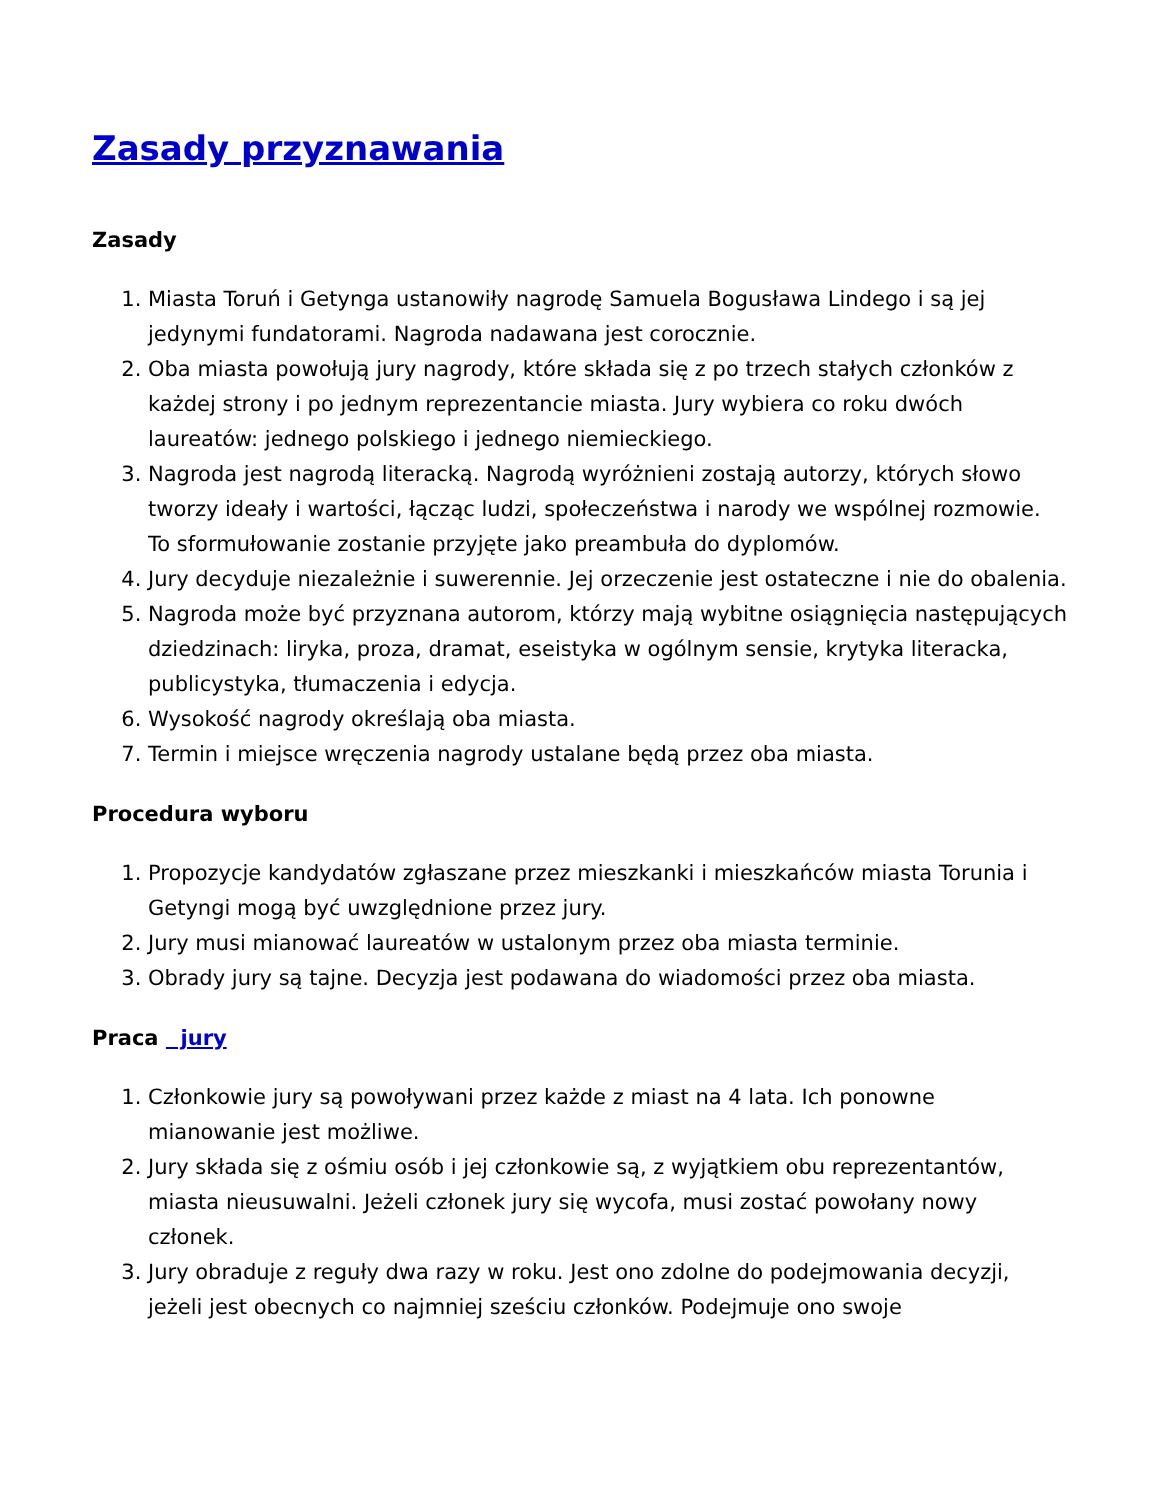Zasady przyznawania
Zasady
1. Miasta Toruń i Getynga ustanowiły nagrodę Samuela Bogusława Lindego i są jej jedynymi fundatorami. Nagroda nadawana jest corocznie.
2. Oba miasta powołują jury nagrody, które składa się z po trzech stałych członków z każdej strony i po jednym reprezentancie miasta. Jury wybiera co roku dwóch laureatów: jednego polskiego i jednego niemieckiego.
3. Nagroda jest nagrodą literacką. Nagrodą wyróżnieni zostają autorzy, których słowo tworzy ideały i wartości, łącząc ludzi, społeczeństwa i narody we wspólnej rozmowie. To sformułowanie zostanie przyjęte jako preambuła do dyplomów.
4. Jury decyduje niezależnie i suwerennie. Jej orzeczenie jest ostateczne i nie do obalenia.
5. Nagroda może być przyznana autorom, którzy mają wybitne osiągnięcia następujących dziedzinach: liryka, proza, dramat, eseistyka w ogólnym sensie, krytyka literacka, publicystyka, tłumaczenia i edycja.
6. Wysokość nagrody określają oba miasta.
7. Termin i miejsce wręczenia nagrody ustalane będą przez oba miasta.
Procedura wyboru
1. Propozycje kandydatów zgłaszane przez mieszkanki i mieszkańców miasta Torunia i Getyngi mogą być uwzględnione przez jury.
2. Jury musi mianować laureatów w ustalonym przez oba miasta terminie.
3. Obrady jury są tajne. Decyzja jest podawana do wiadomości przez oba miasta.
Praca jury
1. Członkowie jury są powoływani przez każde z miast na 4 lata. Ich ponowne mianowanie jest możliwe.
2. Jury składa się z ośmiu osób i jej członkowie są, z wyjątkiem obu reprezentantów, miasta nieusuwalni. Jeżeli członek jury się wycofa, musi zostać powołany nowy członek.
3. Jury obraduje z reguły dwa razy w roku. Jest ono zdolne do podejmowania decyzji, jeżeli jest obecnych co najmniej sześciu członków. Podejmuje ono swoje